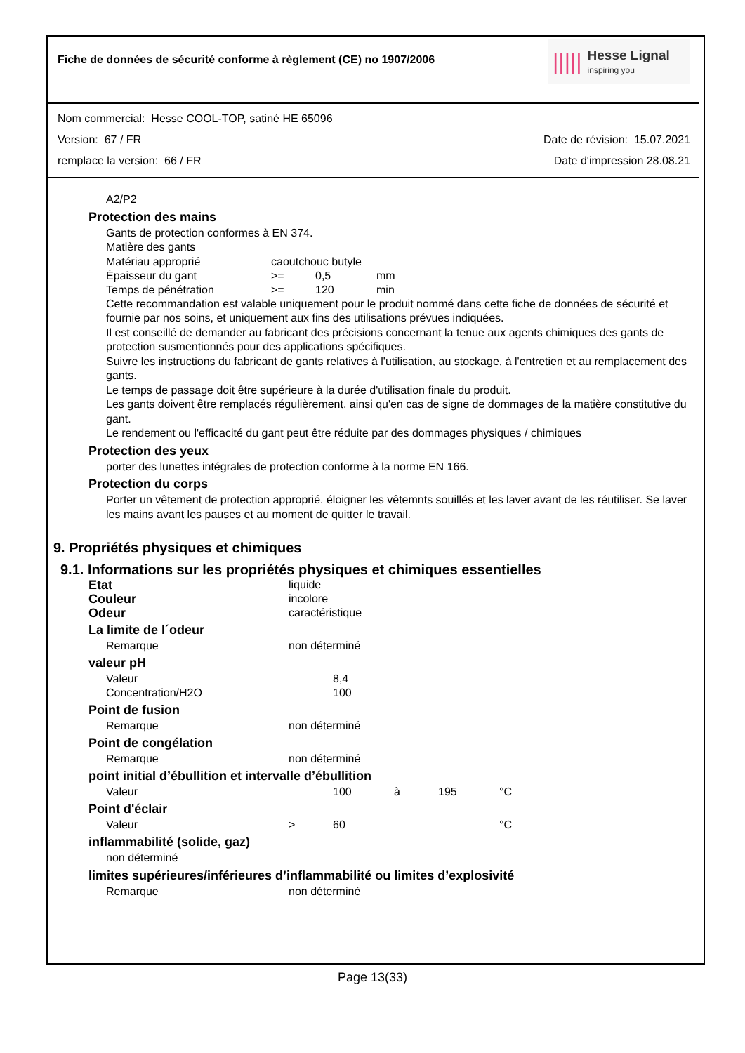Fiche de données de sécurité conforme à règlement (CE) no 1907/2006
|||||
Hesse Lignal
inspiring you
Nom commercial: Hesse COOL-TOP, satiné HE 65096
Version: 67 / FR Date de révision: 15.07.2021
remplace la version: 66 / FR Date d'impression 28.08.21
A2/P2
Protection des mains
Gants de protection conformes à EN 374.
Matière des gants
| Matériau approprié | caoutchouc butyle | | |
| Épaisseur du gant | >= | 0,5 | mm |
| Temps de pénétration | >= | 120 | min |
Cette recommandation est valable uniquement pour le produit nommé dans cette fiche de données de sécurité et fournie par nos soins, et uniquement aux fins des utilisations prévues indiquées.
Il est conseillé de demander au fabricant des précisions concernant la tenue aux agents chimiques des gants de protection susmentionnés pour des applications spécifiques.
Suivre les instructions du fabricant de gants relatives à l'utilisation, au stockage, à l'entretien et au remplacement des gants.
Le temps de passage doit être supérieure à la durée d'utilisation finale du produit.
Les gants doivent être remplacés régulièrement, ainsi qu'en cas de signe de dommages de la matière constitutive du gant.
Le rendement ou l'efficacité du gant peut être réduite par des dommages physiques / chimiques
Protection des yeux
porter des lunettes intégrales de protection conforme à la norme EN 166.
Protection du corps
Porter un vêtement de protection approprié. éloigner les vêtemnts souillés et les laver avant de les réutiliser. Se laver les mains avant les pauses et au moment de quitter le travail.
9. Propriétés physiques et chimiques
9.1. Informations sur les propriétés physiques et chimiques essentielles
| Etat | liquide |
| Couleur | incolore |
| Odeur | caractéristique |
La limite de l´odeur
| Remarque | non déterminé |
valeur pH
| Valeur | 8,4 |
| Concentration/H2O | 100 |
Point de fusion
| Remarque | non déterminé |
Point de congélation
| Remarque | non déterminé |
point initial d’ébullition et intervalle d’ébullition
| Valeur | | 100 | à | 195 | °C |
Point d'éclair
| Valeur | > | 60 | °C |
inflammabilité (solide, gaz)
non déterminé
limites supérieures/inférieures d’inflammabilité ou limites d’explosivité
| Remarque | non déterminé |
Page 13(33)